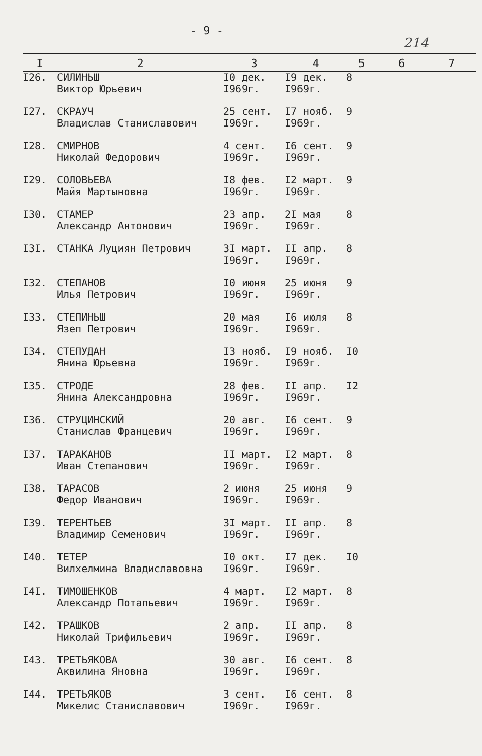- 9 -
214
| I | 2 | 3 | 4 | 5 | 6 | 7 |
| --- | --- | --- | --- | --- | --- | --- |
| I26. | СИЛИНЬШ Виктор Юрьевич | I0 дек. I969г. | I9 дек. I969г. | 8 | | |
| I27. | СКРАУЧ Владислав Станиславович | 25 сент. I969г. | I7 нояб. I969г. | 9 | | |
| I28. | СМИРНОВ Николай Федорович | 4 сент. I969г. | I6 сент. I969г. | 9 | | |
| I29. | СОЛОВЬЕВА Майя Мартыновна | I8 фев. I969г. | I2 март. I969г. | 9 | | |
| I30. | СТАМЕР Александр Антонович | 23 апр. I969г. | 2I мая I969г. | 8 | | |
| I3I. | СТАНКА Луциян Петрович | 3I март. I969г. | II апр. I969г. | 8 | | |
| I32. | СТЕПАНОВ Илья Петрович | I0 июня I969г. | 25 июня I969г. | 9 | | |
| I33. | СТЕПИНЬШ Язеп Петрович | 20 мая I969г. | I6 июля I969г. | 8 | | |
| I34. | СТЕПУДАН Янина Юрьевна | I3 нояб. I969г. | I9 нояб. I969г. | I0 | | |
| I35. | СТРОДЕ Янина Александровна | 28 фев. I969г. | II апр. I969г. | I2 | | |
| I36. | СТРУЦИНСКИЙ Станислав Францевич | 20 авг. I969г. | I6 сент. I969г. | 9 | | |
| I37. | ТАРАКАНОВ Иван Степанович | II март. I969г. | I2 март. I969г. | 8 | | |
| I38. | ТАРАСОВ Федор Иванович | 2 июня I969г. | 25 июня I969г. | 9 | | |
| I39. | ТЕРЕНТЬЕВ Владимир Семенович | 3I март. I969г. | II апр. I969г. | 8 | | |
| I40. | ТЕТЕР Вилхелмина Владиславовна | I0 окт. I969г. | I7 дек. I969г. | I0 | | |
| I4I. | ТИМОШЕНКОВ Александр Потапьевич | 4 март. I969г. | I2 март. I969г. | 8 | | |
| I42. | ТРАШКОВ Николай Трифильевич | 2 апр. I969г. | II апр. I969г. | 8 | | |
| I43. | ТРЕТЬЯКОВА Аквилина Яновна | 30 авг. I969г. | I6 сент. I969г. | 8 | | |
| I44. | ТРЕТЬЯКОВ Микелис Станиславович | 3 сент. I969г. | I6 сент. I969г. | 8 | | |